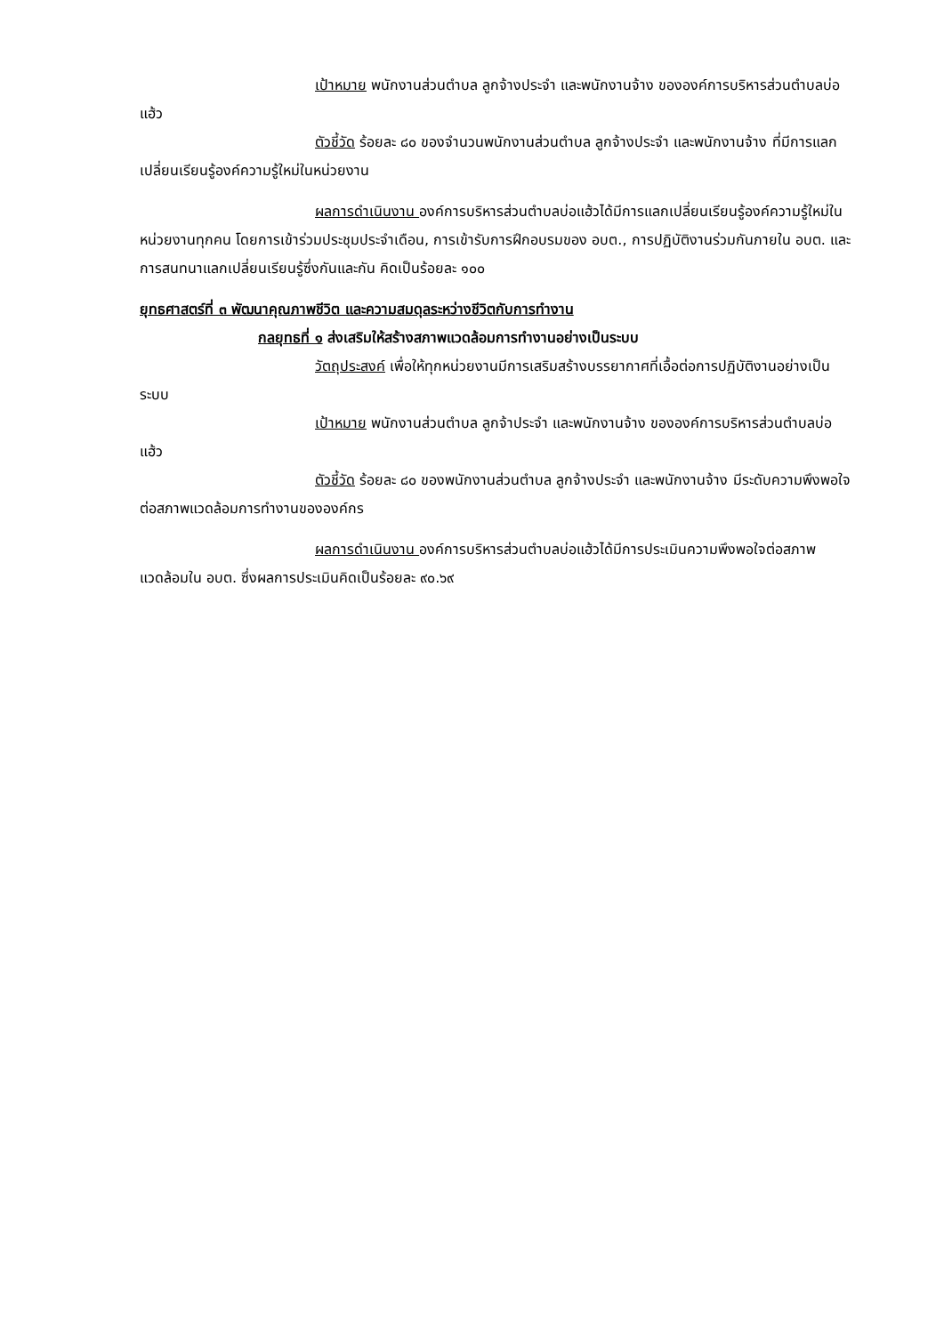เป้าหมาย พนักงานส่วนตำบล ลูกจ้างประจำ และพนักงานจ้าง ขององค์การบริหารส่วนตำบลบ่อแฮ้ว
ตัวชี้วัด ร้อยละ ๘๐ ของจำนวนพนักงานส่วนตำบล ลูกจ้างประจำ และพนักงานจ้าง ที่มีการแลกเปลี่ยนเรียนรู้องค์ความรู้ใหม่ในหน่วยงาน
ผลการดำเนินงาน องค์การบริหารส่วนตำบลบ่อแฮ้วได้มีการแลกเปลี่ยนเรียนรู้องค์ความรู้ใหม่ในหน่วยงานทุกคน โดยการเข้าร่วมประชุมประจำเดือน, การเข้ารับการฝึกอบรมของ อบต., การปฏิบัติงานร่วมกันภายใน อบต. และการสนทนาแลกเปลี่ยนเรียนรู้ซึ่งกันและกัน คิดเป็นร้อยละ ๑๐๐
ยุทธศาสตร์ที่ ๓ พัฒนาคุณภาพชีวิต และความสมดุลระหว่างชีวิตกับการทำงาน
กลยุทธที่ ๑ ส่งเสริมให้สร้างสภาพแวดล้อมการทำงานอย่างเป็นระบบ
วัตถุประสงค์ เพื่อให้ทุกหน่วยงานมีการเสริมสร้างบรรยากาศที่เอื้อต่อการปฏิบัติงานอย่างเป็นระบบ
เป้าหมาย พนักงานส่วนตำบล ลูกจ้าประจำ และพนักงานจ้าง ขององค์การบริหารส่วนตำบลบ่อแฮ้ว
ตัวชี้วัด ร้อยละ ๘๐ ของพนักงานส่วนตำบล ลูกจ้างประจำ และพนักงานจ้าง มีระดับความพึงพอใจต่อสภาพแวดล้อมการทำงานขององค์กร
ผลการดำเนินงาน องค์การบริหารส่วนตำบลบ่อแฮ้วได้มีการประเมินความพึงพอใจต่อสภาพแวดล้อมใน อบต. ซึ่งผลการประเมินคิดเป็นร้อยละ ๙๐.๖๙